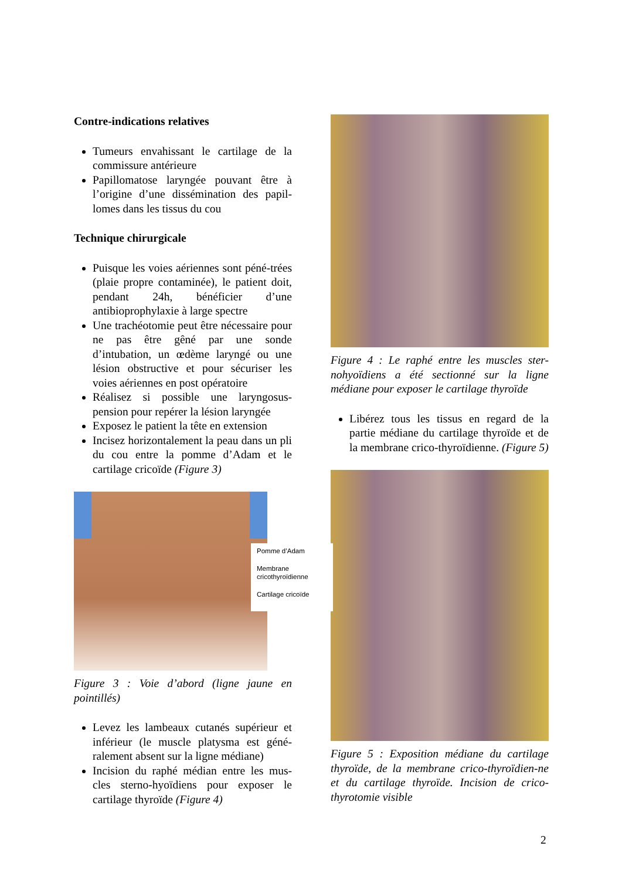Contre-indications relatives
Tumeurs envahissant le cartilage de la commissure antérieure
Papillomatose laryngée pouvant être à l’origine d’une dissémination des papil-lomes dans les tissus du cou
Technique chirurgicale
Puisque les voies aériennes sont péné-trées (plaie propre contaminée), le patient doit, pendant 24h, bénéficier d’une antibioprophylaxie à large spectre
Une trachéotomie peut être nécessaire pour ne pas être gêné par une sonde d’intubation, un œdème laryngé ou une lésion obstructive et pour sécuriser les voies aériennes en post opératoire
Réalisez si possible une laryngosus-pension pour repérer la lésion laryngée
Exposez le patient la tête en extension
Incisez horizontalement la peau dans un pli du cou entre la pomme d’Adam et le cartilage cricoïde (Figure 3)
Pomme d’Adam
Membrane cricothyroïdienne
Cartilage cricoïde
Figure 3 : Voie d’abord (ligne jaune en pointillés)
Levez les lambeaux cutanés supérieur et inférieur (le muscle platysma est géné-ralement absent sur la ligne médiane)
Incision du raphé médian entre les mus-cles sterno-hyoïdiens pour exposer le cartilage thyroïde (Figure 4)
Figure 4 : Le raphé entre les muscles ster-nohyoïdiens a été sectionné sur la ligne médiane pour exposer le cartilage thyroïde
Libérez tous les tissus en regard de la partie médiane du cartilage thyroïde et de la membrane crico-thyroïdienne. (Figure 5)
Figure 5 : Exposition médiane du cartilage thyroïde, de la membrane crico-thyroïdien-ne et du cartilage thyroïde. Incision de crico-thyrotomie visible
2